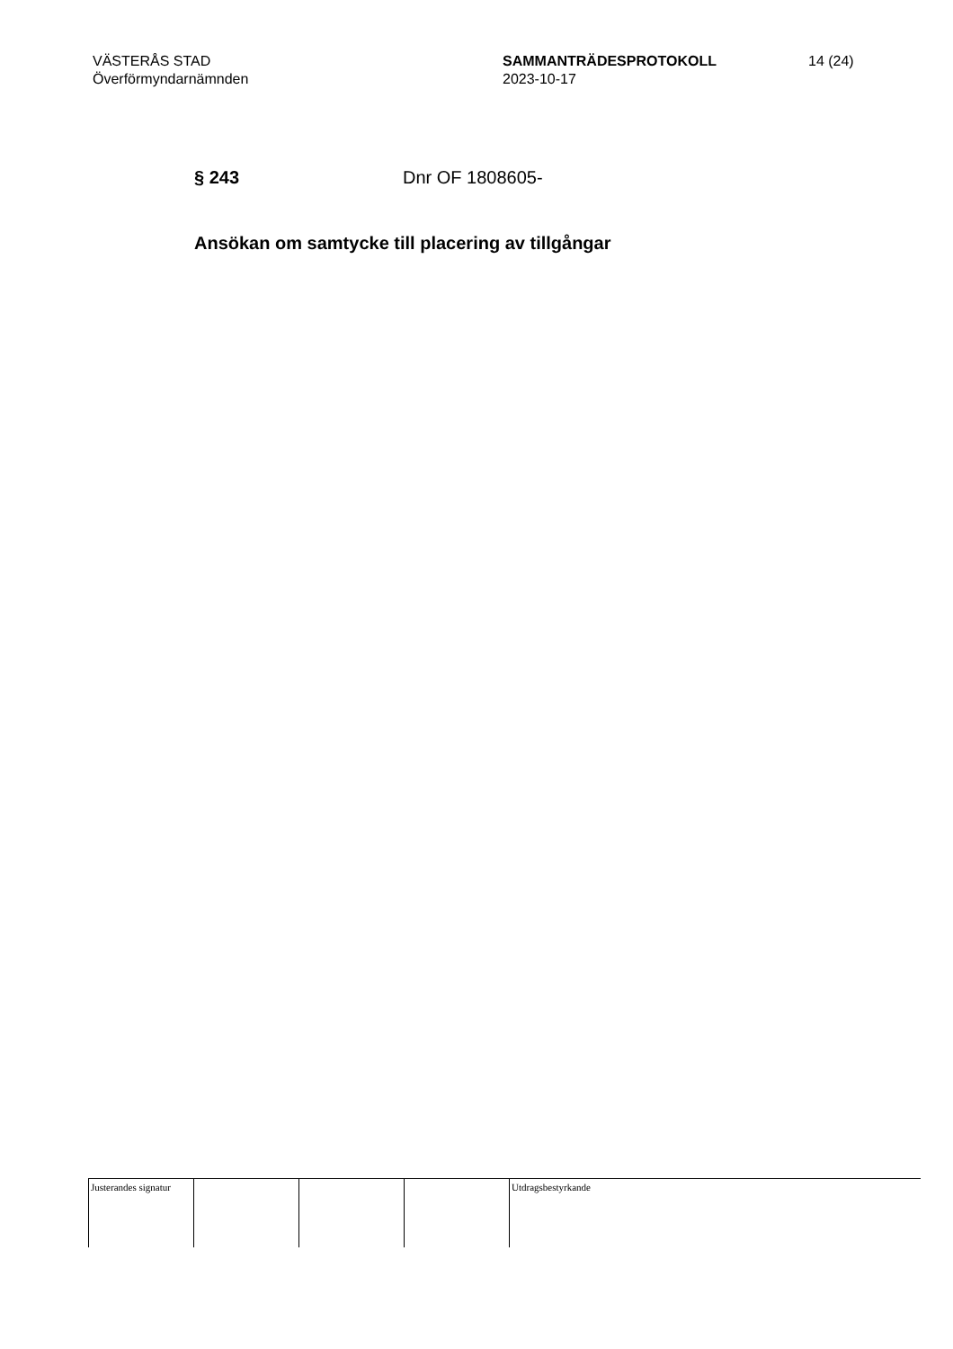VÄSTERÅS STAD
Överförmyndarnämnden
SAMMANTRÄDESPROTOKOLL
2023-10-17
14 (24)
§ 243 Dnr OF 1808605-
Ansökan om samtycke till placering av tillgångar
Justerandes signatur
Utdragsbestyrkande